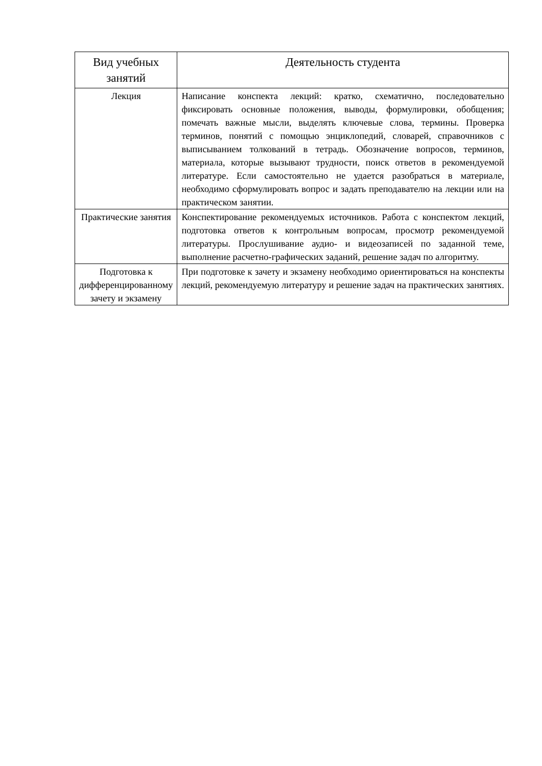| Вид учебных занятий | Деятельность студента |
| --- | --- |
| Лекция | Написание конспекта лекций: кратко, схематично, последовательно фиксировать основные положения, выводы, формулировки, обобщения; помечать важные мысли, выделять ключевые слова, термины. Проверка терминов, понятий с помощью энциклопедий, словарей, справочников с выписыванием толкований в тетрадь. Обозначение вопросов, терминов, материала, которые вызывают трудности, поиск ответов в рекомендуемой литературе. Если самостоятельно не удается разобраться в материале, необходимо сформулировать вопрос и задать преподавателю на лекции или на практическом занятии. |
| Практические занятия | Конспектирование рекомендуемых источников. Работа с конспектом лекций, подготовка ответов к контрольным вопросам, просмотр рекомендуемой литературы. Прослушивание аудио- и видеозаписей по заданной теме, выполнение расчетно-графических заданий, решение задач по алгоритму. |
| Подготовка к дифференцированному зачету и экзамену | При подготовке к зачету и экзамену необходимо ориентироваться на конспекты лекций, рекомендуемую литературу и решение задач на практических занятиях. |